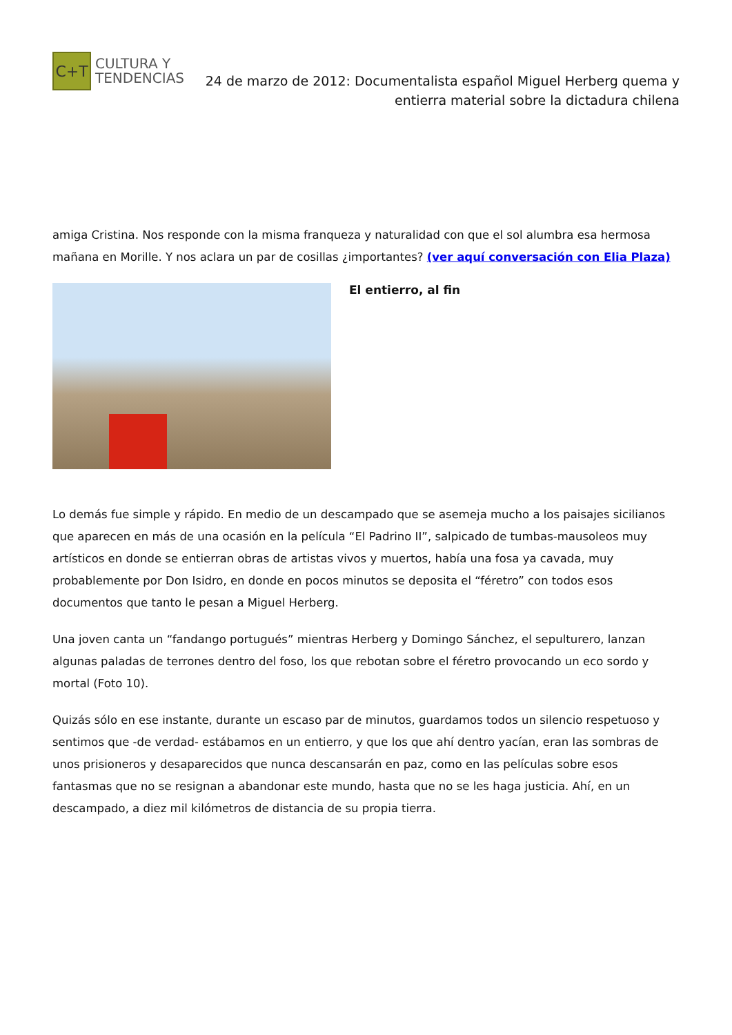C+T
CULTURA Y
TENDENCIAS
24 de marzo de 2012: Documentalista español Miguel Herberg quema y entierra material sobre la dictadura chilena
amiga Cristina. Nos responde con la misma franqueza y naturalidad con que el sol alumbra esa hermosa mañana en Morille. Y nos aclara un par de cosillas ¿importantes? (ver aquí conversación con Elia Plaza)
El entierro, al fin
Lo demás fue simple y rápido. En medio de un descampado que se asemeja mucho a los paisajes sicilianos que aparecen en más de una ocasión en la película “El Padrino II”, salpicado de tumbas-mausoleos muy artísticos en donde se entierran obras de artistas vivos y muertos, había una fosa ya cavada, muy probablemente por Don Isidro, en donde en pocos minutos se deposita el “féretro” con todos esos documentos que tanto le pesan a Miguel Herberg.
Una joven canta un “fandango portugués” mientras Herberg y Domingo Sánchez, el sepulturero, lanzan algunas paladas de terrones dentro del foso, los que rebotan sobre el féretro provocando un eco sordo y mortal (Foto 10).
Quizás sólo en ese instante, durante un escaso par de minutos, guardamos todos un silencio respetuoso y sentimos que -de verdad- estábamos en un entierro, y que los que ahí dentro yacían, eran las sombras de unos prisioneros y desaparecidos que nunca descansarán en paz, como en las películas sobre esos fantasmas que no se resignan a abandonar este mundo, hasta que no se les haga justicia. Ahí, en un descampado, a diez mil kilómetros de distancia de su propia tierra.